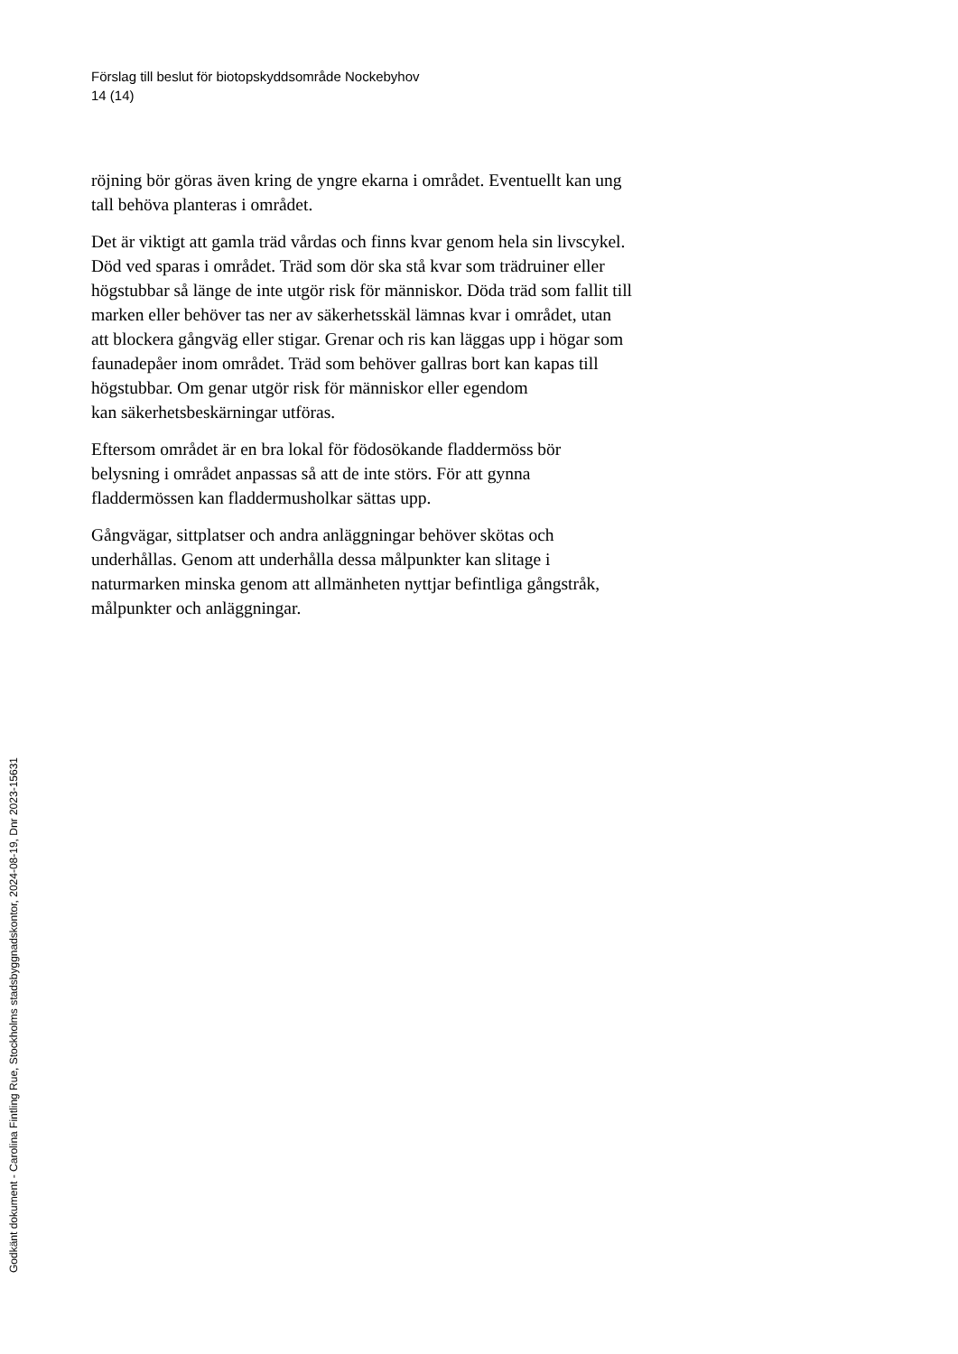Förslag till beslut för biotopskyddsområde Nockebyhov
14 (14)
röjning bör göras även kring de yngre ekarna i området. Eventuellt kan ung tall behöva planteras i området.
Det är viktigt att gamla träd vårdas och finns kvar genom hela sin livscykel. Död ved sparas i området. Träd som dör ska stå kvar som trädruiner eller högstubbar så länge de inte utgör risk för människor. Döda träd som fallit till marken eller behöver tas ner av säkerhetsskäl lämnas kvar i området, utan att blockera gångväg eller stigar. Grenar och ris kan läggas upp i högar som faunadepåer inom området. Träd som behöver gallras bort kan kapas till högstubbar. Om genar utgör risk för människor eller egendom
kan säkerhetsbeskärningar utföras.
Eftersom området är en bra lokal för födosökande fladdermöss bör belysning i området anpassas så att de inte störs. För att gynna fladdermössen kan fladdermusholkar sättas upp.
Gångvägar, sittplatser och andra anläggningar behöver skötas och underhållas. Genom att underhålla dessa målpunkter kan slitage i naturmarken minska genom att allmänheten nyttjar befintliga gångstråk, målpunkter och anläggningar.
Godkänt dokument - Carolina Fintling Rue, Stockholms stadsbyggnadskontor, 2024-08-19, Dnr 2023-15631